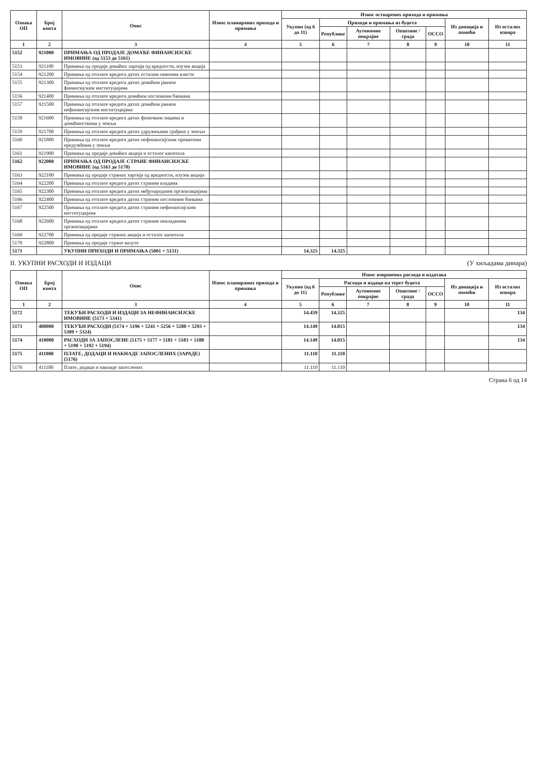| Ознака ОП | Број конта | Опис | Износ планираних прихода и примања | Износ остварених прихода и примања | | | | | | |
| --- | --- | --- | --- | --- | --- | --- | --- | --- | --- | --- |
| | | | | Укупно (од 6 до 11) | Приходи и примања из буџета | | | | Из донација и помоћи | Из осталих извора |
| | | | | | Републике | Аутономне покрајне | Општине / града | ОССО | | |
| 1 | 2 | 3 | 4 | 5 | 6 | 7 | 8 | 9 | 10 | 11 |
| 5152 | 921000 | ПРИМАЊА ОД ПРОДАЈЕ ДОМАЋЕ ФИНАНСИЈСКЕ ИМОВИНЕ (од 5153 до 5161) | | | | | | | | |
| 5153 | 921100 | Примања од продаје домаћих хартија од вредности, изузев акција | | | | | | | | |
| 5154 | 921200 | Примања од отплате кредита датих осталим нивоима власти | | | | | | | | |
| 5155 | 921300 | Примања од отплате кредита датих домаћим јавним финансијским институцијама | | | | | | | | |
| 5156 | 921400 | Примања од отплате кредита домаћим пословним банкама | | | | | | | | |
| 5157 | 921500 | Примања од отплате кредита датих домаћим јавним нефинансијским институцијама | | | | | | | | |
| 5158 | 921600 | Примања од отплате кредита датих физичким лицима и домаћинствима у земљи | | | | | | | | |
| 5159 | 921700 | Примања од отплате кредита датих удружењима грађана у земљи | | | | | | | | |
| 5160 | 921800 | Примања од отплате кредита датих нефинансијским приватним предузећима у земљи | | | | | | | | |
| 5161 | 921900 | Примања од продаје домаћих акција и осталог капитала | | | | | | | | |
| 5162 | 922000 | ПРИМАЊА ОД ПРОДАЈЕ СТРАНЕ ФИНАНСИЈСКЕ ИМОВИНЕ (од 5163 до 5170) | | | | | | | | |
| 5163 | 922100 | Примања од продаје страних хартија од вредности, изузев акција | | | | | | | | |
| 5164 | 922200 | Примања од отплате кредита датих страним владама | | | | | | | | |
| 5165 | 922300 | Примања од отплате кредита датих међународним организацијама | | | | | | | | |
| 5166 | 922400 | Примања од отплате кредита датих страним пословним банкама | | | | | | | | |
| 5167 | 922500 | Примања од отплате кредита датих страним нефинансијским институцијама | | | | | | | | |
| 5168 | 922600 | Примања од отплате кредита датих страним невладиним организацијама | | | | | | | | |
| 5169 | 922700 | Примања од продаје страних акција и осталог капитала | | | | | | | | |
| 5170 | 922800 | Примања од продаје стране валуте | | | | | | | | |
| 5171 | | УКУПНИ ПРИХОДИ И ПРИМАЊА (5001 + 5131) | | 14.325 | 14.325 | | | | | |
II. УКУПНИ РАСХОДИ И ИЗДАЦИ (У хиљадама динара)
| Ознака ОП | Број конта | Опис | Износ планираних прихода и примања | Износ извршених расхода и издатака | | | | | | |
| --- | --- | --- | --- | --- | --- | --- | --- | --- | --- | --- |
| | | | | Укупно (од 6 до 11) | Расходи и издаци на терет буџета | | | | Из донација и помоћи | Из осталих извора |
| | | | | | Републике | Аутономне покрајне | Општине / града | ОССО | | |
| 1 | 2 | 3 | 4 | 5 | 6 | 7 | 8 | 9 | 10 | 11 |
| 5172 | | ТЕКУЋИ РАСХОДИ И ИЗДАЦИ ЗА НЕФИНАНСИЈСКЕ ИМОВИНЕ (5173 + 5341) | | 14.459 | 14.325 | | | | | 134 |
| 5173 | 400000 | ТЕКУЋИ РАСХОДИ (5174 + 5196 + 5241 + 5256 + 5280 + 5293 + 5309 + 5324) | | 14.149 | 14.015 | | | | | 134 |
| 5174 | 410000 | РАСХОДИ ЗА ЗАПОСЛЕНЕ (5175 + 5177 + 5181 + 5183 + 5188 + 5190 + 5192 + 5194) | | 14.149 | 14.015 | | | | | 134 |
| 5175 | 411000 | ПЛАТЕ, ДОДАЦИ И НАКНАДЕ ЗАПОСЛЕНИХ (ЗАРАДЕ) (5176) | | 11.110 | 11.110 | | | | | |
| 5176 | 411100 | Плате, додаци и накнаде запослених | | 11.110 | 11.110 | | | | | |
Страна 6 од 14